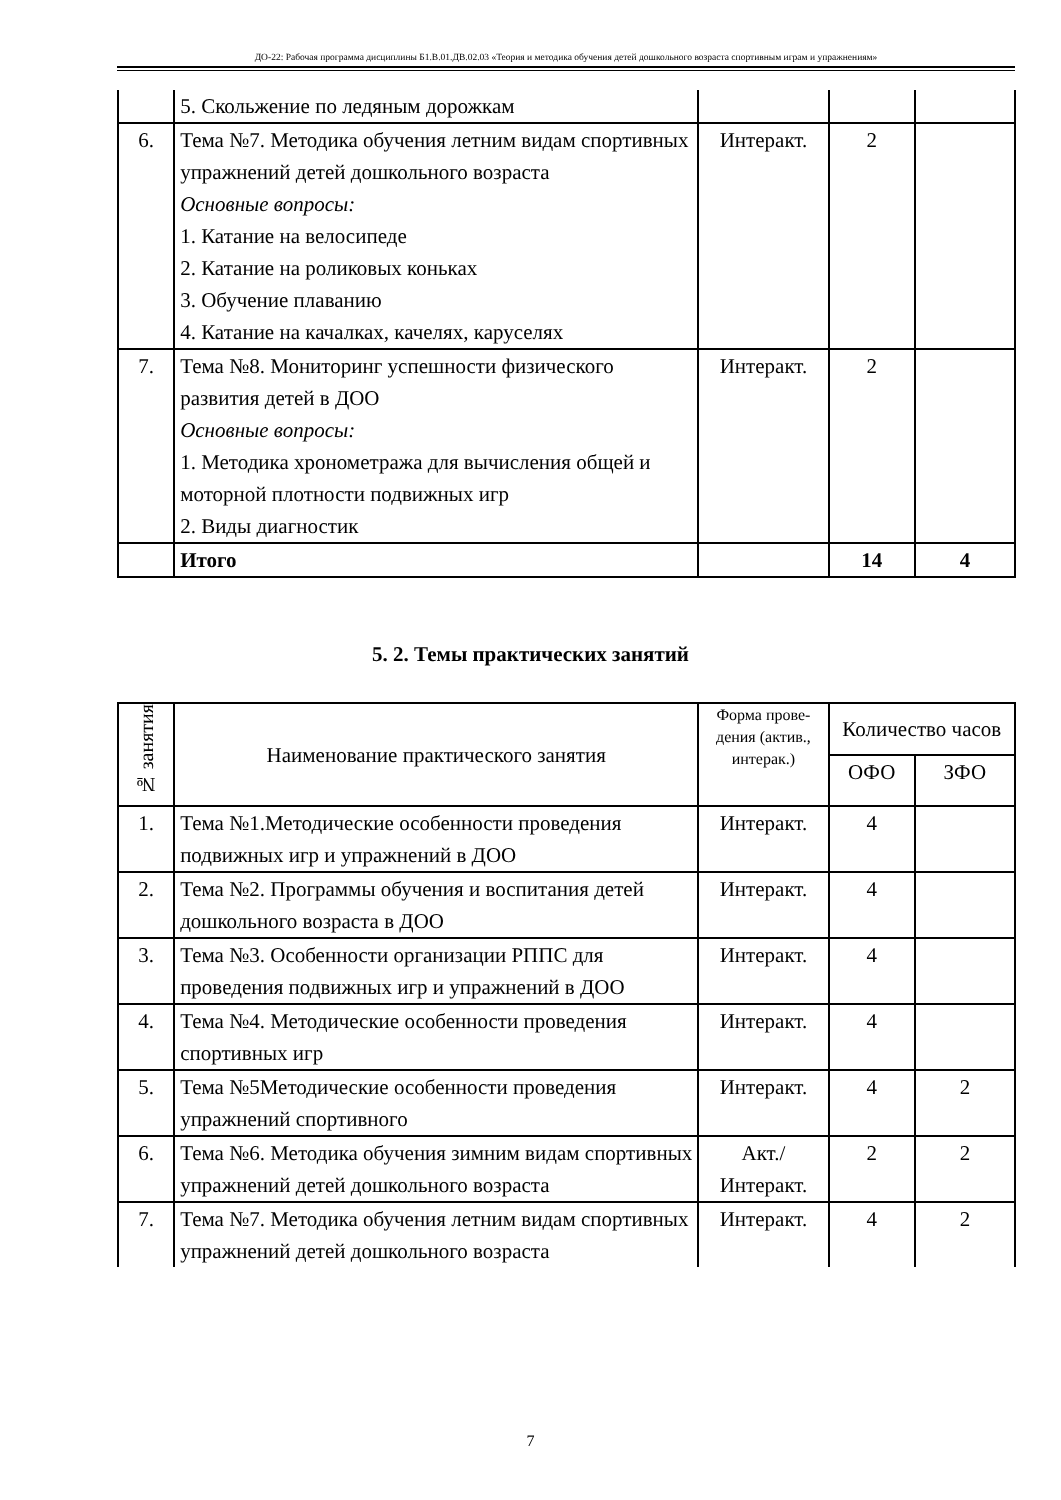ДО-22: Рабочая программа дисциплины Б1.В.01.ДВ.02.03 «Теория и методика обучения детей дошкольного возраста спортивным играм и упражнениям»
| | 5. Скольжение по ледяным дорожкам | | | |
| 6. | Тема №7. Методика обучения летним видам спортивных упражнений детей дошкольного возраста Основные вопросы: 1. Катание на велосипеде 2. Катание на роликовых коньках 3. Обучение плаванию 4. Катание на качалках, качелях, каруселях | Интеракт. | 2 | |
| 7. | Тема №8. Мониторинг успешности физического развития детей в ДОО Основные вопросы: 1. Методика хронометража для вычисления общей и моторной плотности подвижных игр 2. Виды диагностик | Интеракт. | 2 | |
| | Итого | | 14 | 4 |
5. 2. Темы практических занятий
| № занятия | Наименование практического занятия | Форма прове-дения (актив., интерак.) | Количество часов | |
| --- | --- | --- | --- | --- |
| | | | ОФО | ЗФО |
| 1. | Тема №1.Методические особенности проведения подвижных игр и упражнений в ДОО | Интеракт. | 4 | |
| 2. | Тема №2. Программы обучения и воспитания детей дошкольного возраста в ДОО | Интеракт. | 4 | |
| 3. | Тема №3. Особенности организации РППС для проведения подвижных игр и упражнений в ДОО | Интеракт. | 4 | |
| 4. | Тема №4. Методические особенности проведения спортивных игр | Интеракт. | 4 | |
| 5. | Тема №5Методические особенности проведения упражнений спортивного | Интеракт. | 4 | 2 |
| 6. | Тема №6. Методика обучения зимним видам спортивных упражнений детей дошкольного возраста | Акт./ Интеракт. | 2 | 2 |
| 7. | Тема №7. Методика обучения летним видам спортивных упражнений детей дошкольного возраста | Интеракт. | 4 | 2 |
7